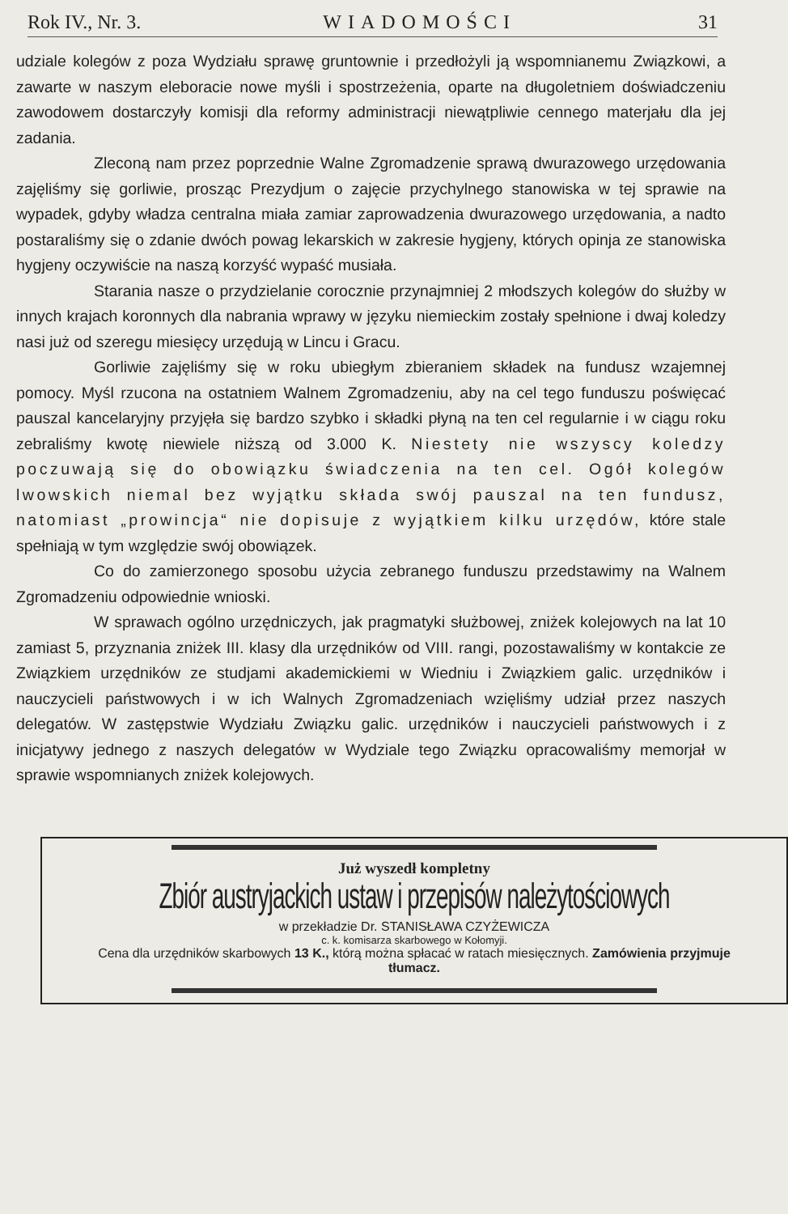Rok IV., Nr. 3. WIADOMOŚCI 31
udziale kolegów z poza Wydziału sprawę gruntownie i przedłożyli ją wspomnianemu Związkowi, a zawarte w naszym eleboracie nowe myśli i spostrzeżenia, oparte na długoletniem doświadczeniu zawodowem dostarczyły komisji dla reformy administracji niewątpliwie cennego materjału dla jej zadania.
Zleconą nam przez poprzednie Walne Zgromadzenie sprawą dwurazowego urzędowania zajęliśmy się gorliwie, prosząc Prezydjum o zajęcie przychylnego stanowiska w tej sprawie na wypadek, gdyby władza centralna miała zamiar zaprowadzenia dwurazowego urzędowania, a nadto postaraliśmy się o zdanie dwóch powag lekarskich w zakresie hygjeny, których opinja ze stanowiska hygjeny oczywiście na naszą korzyść wypaść musiała.
Starania nasze o przydzielanie corocznie przynajmniej 2 młodszych kolegów do służby w innych krajach koronnych dla nabrania wprawy w języku niemieckim zostały spełnione i dwaj koledzy nasi już od szeregu miesięcy urzędują w Lincu i Gracu.
Gorliwie zajęliśmy się w roku ubiegłym zbieraniem składek na fundusz wzajemnej pomocy. Myśl rzucona na ostatniem Walnem Zgromadzeniu, aby na cel tego funduszu poświęcać pauszal kancelaryjny przyjęła się bardzo szybko i składki płyną na ten cel regularnie i w ciągu roku zebraliśmy kwotę niewiele niższą od 3.000 K. Niestety nie wszyscy koledzy poczuwają się do obowiązku świadczenia na ten cel. Ogół kolegów lwowskich niemal bez wyjątku składa swój pauszal na ten fundusz, natomiast „prowincja“ nie dopisuje z wyjątkiem kilku urzędów, które stale spełniają w tym względzie swój obowiązek.
Co do zamierzonego sposobu użycia zebranego funduszu przedstawimy na Walnem Zgromadzeniu odpowiednie wnioski.
W sprawach ogólno urzędniczych, jak pragmatyki służbowej, zniżek kolejowych na lat 10 zamiast 5, przyznania zniżek III. klasy dla urzędników od VIII. rangi, pozostawaliśmy w kontakcie ze Związkiem urzędników ze studjami akademickiemi w Wiedniu i Związkiem galic. urzędników i nauczycieli państwowych i w ich Walnych Zgromadzeniach wzięliśmy udział przez naszych delegatów. W zastępstwie Wydziału Związku galic. urzędników i nauczycieli państwowych i z inicjatywy jednego z naszych delegatów w Wydziale tego Związku opracowaliśmy memorjał w sprawie wspomnianych zniżek kolejowych.
Już wyszedł kompletny
Zbiór austryjackich ustaw i przepisów należytościowych
w przekładzie Dr. STANISŁAWA CZYŻEWICZA
c. k. komisarza skarbowego w Kołomyji.
Cena dla urzędników skarbowych 13 K., którą można spłacać w ratach miesięcznych. Zamówienia przyjmuje tłumacz.